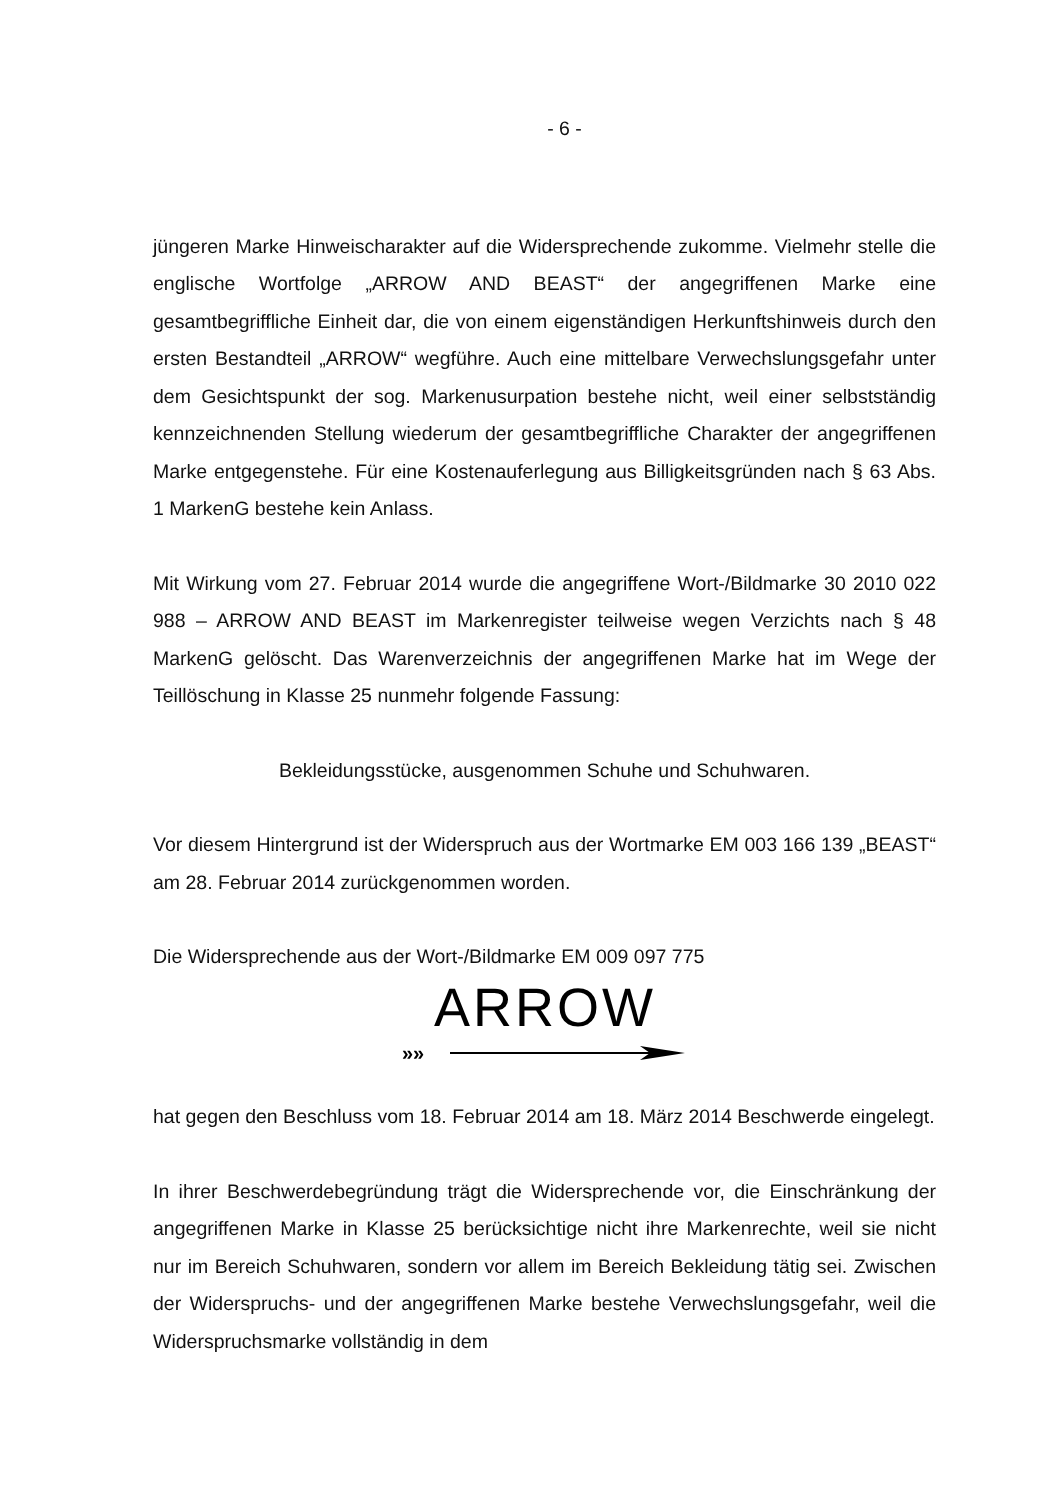- 6 -
jüngeren Marke Hinweischarakter auf die Widersprechende zukomme. Vielmehr stelle die englische Wortfolge „ARROW AND BEAST“ der angegriffenen Marke eine gesamtbegriffliche Einheit dar, die von einem eigenständigen Herkunftshinweis durch den ersten Bestandteil „ARROW“ wegführe. Auch eine mittelbare Verwechslungsgefahr unter dem Gesichtspunkt der sog. Markenusurpation bestehe nicht, weil einer selbstständig kennzeichnenden Stellung wiederum der gesamtbegriffliche Charakter der angegriffenen Marke entgegenstehe. Für eine Kostenauferlegung aus Billigkeitsgründen nach § 63 Abs. 1 MarkenG bestehe kein Anlass.
Mit Wirkung vom 27. Februar 2014 wurde die angegriffene Wort-/Bildmarke 30 2010 022 988 – ARROW AND BEAST im Markenregister teilweise wegen Verzichts nach § 48 MarkenG gelöscht. Das Warenverzeichnis der angegriffenen Marke hat im Wege der Teillöschung in Klasse 25 nunmehr folgende Fassung:
Bekleidungsstücke, ausgenommen Schuhe und Schuhwaren.
Vor diesem Hintergrund ist der Widerspruch aus der Wortmarke EM 003 166 139 „BEAST“ am 28. Februar 2014 zurückgenommen worden.
Die Widersprechende aus der Wort-/Bildmarke EM 009 097 775
ARROW
»»
hat gegen den Beschluss vom 18. Februar 2014 am 18. März 2014 Beschwerde eingelegt.
In ihrer Beschwerdebegründung trägt die Widersprechende vor, die Einschränkung der angegriffenen Marke in Klasse 25 berücksichtige nicht ihre Markenrechte, weil sie nicht nur im Bereich Schuhwaren, sondern vor allem im Bereich Bekleidung tätig sei. Zwischen der Widerspruchs- und der angegriffenen Marke bestehe Verwechslungsgefahr, weil die Widerspruchsmarke vollständig in dem